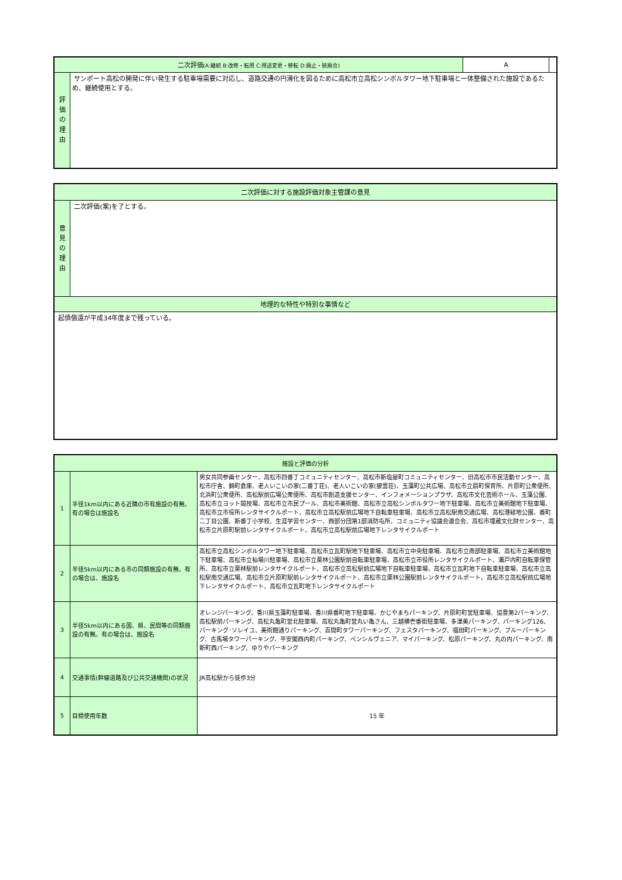| 二次評価 (A:継続 B:改修・転用 C:用途変更・移転 D:廃止・統廃合) | | A | |
| 評 価 の 理 由 | サンポート高松の開発に伴い発生する駐車場需要に対応し、道路交通の円滑化を図るために高松市立高松シンボルタワー地下駐車場と一体整備された施設であるため、継続使用とする。 | | |
| 二次評価に対する施設評価対象主管課の意見 | |
| 意 見 の 理 由 | 二次評価(案)を了とする。 |
| 地理的な特性や特別な事情など | |
| 起債償還が平成34年度まで残っている。 | |
| 施設と評価の分析 | | |
| 1 | 半径1km以内にある近隣の市有施設の有無。有の場合は施設名 | 男女共同参画センター、高松市四番丁コミュニティセンター、高松市新塩屋町コミュニティセンター、旧高松市市民活動センター、高松市庁舎、錦町倉庫、老人いこいの家(二番丁荘)、老人いこいの家(披雲荘)、玉藻町公共広場、高松市立扇町保育所、片原町公衆便所、北浜町公衆便所、高松駅前広場公衆便所、高松市創造支援センター、インフォメーションプラザ、高松市文化芸術ホール、玉藻公園、高松市立ヨット競技場、高松市立市民プール、高松市美術館、高松市立高松シンボルタワー地下駐車場、高松市立美術館地下駐車場、高松市立市役所レンタサイクルポート、高松市立高松駅前広場地下自転車駐車場、高松市立高松駅南交通広場、高松港緑地公園、番町二丁目公園、新番丁小学校、生涯学習センター、西部分団第1部消防屯所、コミュニティ協議会連合会、高松市埋蔵文化財センター、高松市立片原町駅前レンタサイクルポート、高松市立高松駅前広場地下レンタサイクルポート |
| 2 | 半径5km以内にある市の同類施設の有無。有の場合は、施設名 | 高松市立高松シンボルタワー地下駐車場、高松市立瓦町駅地下駐車場、高松市立中央駐車場、高松市立南部駐車場、高松市立美術館地下駐車場、高松市立杣場川駐車場、高松市立栗林公園駅前自転車駐車場、高松市立市役所レンタサイクルポート、瀬戸内町自転車保管所、高松市立栗林駅前レンタサイクルポート、高松市立高松駅前広場地下自転車駐車場、高松市立瓦町地下自転車駐車場、高松市立高松駅南交通広場、高松市立片原町駅前レンタサイクルポート、高松市立栗林公園駅前レンタサイクルポート、高松市立高松駅前広場地下レンタサイクルポート、高松市立瓦町地下レンタサイクルポート |
| 3 | 半径5km以内にある国、県、民間等の同類施設の有無。有の場合は、施設名 | オレンジパーキング、香川県玉藻町駐車場、香川県番町地下駐車場、かじやまちパーキング、片原町町営駐車場、協豊第2パーキング、高松駅前パーキング、高松丸亀町営北駐車場、高松丸亀町営丸い亀さん、三越横壱番街駐車場、多津美パーキング、パーキング126、パーキング･ソレイユ、美術館通りパーキング、百間町タワーパーキング、フェスタパーキング、福田町パーキング、ブルーパーキング、古馬場タワーパーキング、平安閣西内町パーキング、ペンシルヴェニア、マイパーキング、松原パーキング、丸の内パーキング、南新町西パーキング、ゆりやパーキング |
| 4 | 交通事情(幹線道路及び公共交通機関)の状況 | JR高松駅から徒歩3分 |
| 5 | 目標使用年数 | 15 年 |